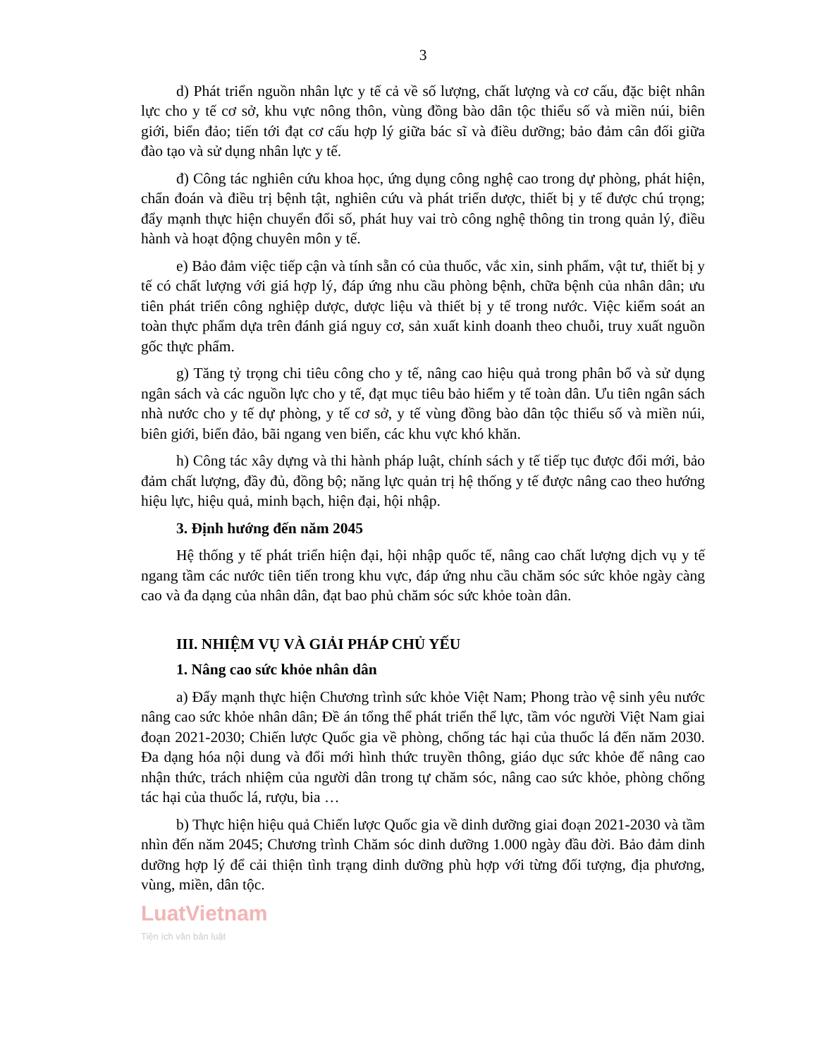3
d) Phát triển nguồn nhân lực y tế cả về số lượng, chất lượng và cơ cấu, đặc biệt nhân lực cho y tế cơ sở, khu vực nông thôn, vùng đồng bào dân tộc thiểu số và miền núi, biên giới, biển đảo; tiến tới đạt cơ cấu hợp lý giữa bác sĩ và điều dưỡng; bảo đảm cân đối giữa đào tạo và sử dụng nhân lực y tế.
đ) Công tác nghiên cứu khoa học, ứng dụng công nghệ cao trong dự phòng, phát hiện, chẩn đoán và điều trị bệnh tật, nghiên cứu và phát triển dược, thiết bị y tế được chú trọng; đẩy mạnh thực hiện chuyển đổi số, phát huy vai trò công nghệ thông tin trong quản lý, điều hành và hoạt động chuyên môn y tế.
e) Bảo đảm việc tiếp cận và tính sẵn có của thuốc, vắc xin, sinh phẩm, vật tư, thiết bị y tế có chất lượng với giá hợp lý, đáp ứng nhu cầu phòng bệnh, chữa bệnh của nhân dân; ưu tiên phát triển công nghiệp dược, dược liệu và thiết bị y tế trong nước. Việc kiểm soát an toàn thực phẩm dựa trên đánh giá nguy cơ, sản xuất kinh doanh theo chuỗi, truy xuất nguồn gốc thực phẩm.
g) Tăng tỷ trọng chi tiêu công cho y tế, nâng cao hiệu quả trong phân bổ và sử dụng ngân sách và các nguồn lực cho y tế, đạt mục tiêu bảo hiểm y tế toàn dân. Ưu tiên ngân sách nhà nước cho y tế dự phòng, y tế cơ sở, y tế vùng đồng bào dân tộc thiểu số và miền núi, biên giới, biển đảo, bãi ngang ven biển, các khu vực khó khăn.
h) Công tác xây dựng và thi hành pháp luật, chính sách y tế tiếp tục được đổi mới, bảo đảm chất lượng, đầy đủ, đồng bộ; năng lực quản trị hệ thống y tế được nâng cao theo hướng hiệu lực, hiệu quả, minh bạch, hiện đại, hội nhập.
3. Định hướng đến năm 2045
Hệ thống y tế phát triển hiện đại, hội nhập quốc tế, nâng cao chất lượng dịch vụ y tế ngang tầm các nước tiên tiến trong khu vực, đáp ứng nhu cầu chăm sóc sức khỏe ngày càng cao và đa dạng của nhân dân, đạt bao phủ chăm sóc sức khỏe toàn dân.
III. NHIỆM VỤ VÀ GIẢI PHÁP CHỦ YẾU
1. Nâng cao sức khỏe nhân dân
a) Đẩy mạnh thực hiện Chương trình sức khỏe Việt Nam; Phong trào vệ sinh yêu nước nâng cao sức khỏe nhân dân; Đề án tổng thể phát triển thể lực, tầm vóc người Việt Nam giai đoạn 2021-2030; Chiến lược Quốc gia về phòng, chống tác hại của thuốc lá đến năm 2030. Đa dạng hóa nội dung và đổi mới hình thức truyền thông, giáo dục sức khỏe để nâng cao nhận thức, trách nhiệm của người dân trong tự chăm sóc, nâng cao sức khỏe, phòng chống tác hại của thuốc lá, rượu, bia …
b) Thực hiện hiệu quả Chiến lược Quốc gia về dinh dưỡng giai đoạn 2021-2030 và tầm nhìn đến năm 2045; Chương trình Chăm sóc dinh dưỡng 1.000 ngày đầu đời. Bảo đảm dinh dưỡng hợp lý để cải thiện tình trạng dinh dưỡng phù hợp với từng đối tượng, địa phương, vùng, miền, dân tộc.
LuatVietnam
Tiện ích văn bản luật